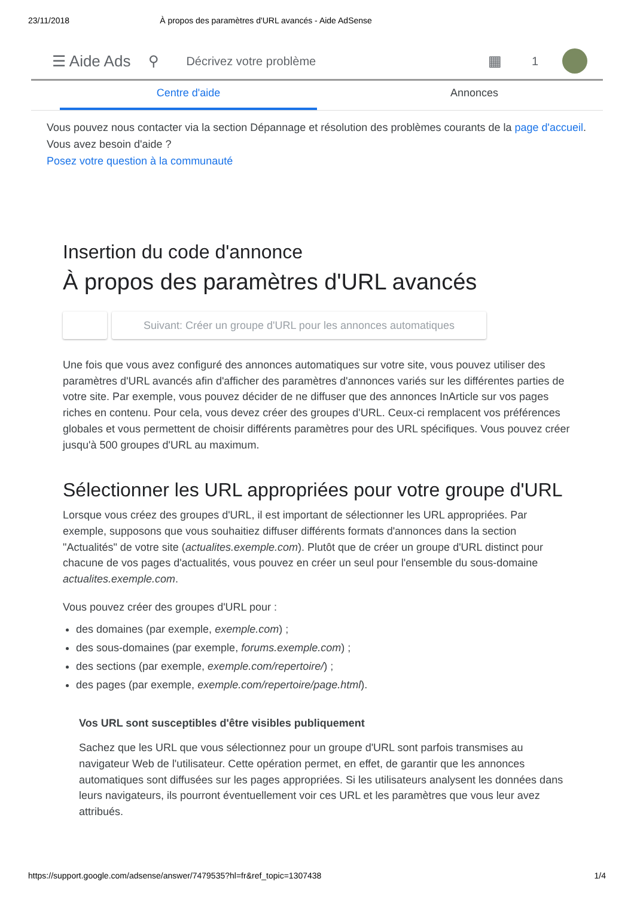23/11/2018 À propos des paramètres d'URL avancés - Aide AdSense
☰ Aide Ads ⚲ Décrivez votre problème ▦ 1
Centre d'aide Annonces
Vous pouvez nous contacter via la section Dépannage et résolution des problèmes courants de la page d'accueil. Vous avez besoin d'aide ?
Posez votre question à la communauté
Insertion du code d'annonce
À propos des paramètres d'URL avancés
Suivant: Créer un groupe d'URL pour les annonces automatiques
Une fois que vous avez configuré des annonces automatiques sur votre site, vous pouvez utiliser des paramètres d'URL avancés afin d'afficher des paramètres d'annonces variés sur les différentes parties de votre site. Par exemple, vous pouvez décider de ne diffuser que des annonces InArticle sur vos pages riches en contenu. Pour cela, vous devez créer des groupes d'URL. Ceux-ci remplacent vos préférences globales et vous permettent de choisir différents paramètres pour des URL spécifiques. Vous pouvez créer jusqu'à 500 groupes d'URL au maximum.
Sélectionner les URL appropriées pour votre groupe d'URL
Lorsque vous créez des groupes d'URL, il est important de sélectionner les URL appropriées. Par exemple, supposons que vous souhaitiez diffuser différents formats d'annonces dans la section "Actualités" de votre site (actualites.exemple.com). Plutôt que de créer un groupe d'URL distinct pour chacune de vos pages d'actualités, vous pouvez en créer un seul pour l'ensemble du sous-domaine actualites.exemple.com.
Vous pouvez créer des groupes d'URL pour :
des domaines (par exemple, exemple.com) ;
des sous-domaines (par exemple, forums.exemple.com) ;
des sections (par exemple, exemple.com/repertoire/) ;
des pages (par exemple, exemple.com/repertoire/page.html).
Vos URL sont susceptibles d'être visibles publiquement
Sachez que les URL que vous sélectionnez pour un groupe d'URL sont parfois transmises au navigateur Web de l'utilisateur. Cette opération permet, en effet, de garantir que les annonces automatiques sont diffusées sur les pages appropriées. Si les utilisateurs analysent les données dans leurs navigateurs, ils pourront éventuellement voir ces URL et les paramètres que vous leur avez attribués.
https://support.google.com/adsense/answer/7479535?hl=fr&ref_topic=1307438 1/4